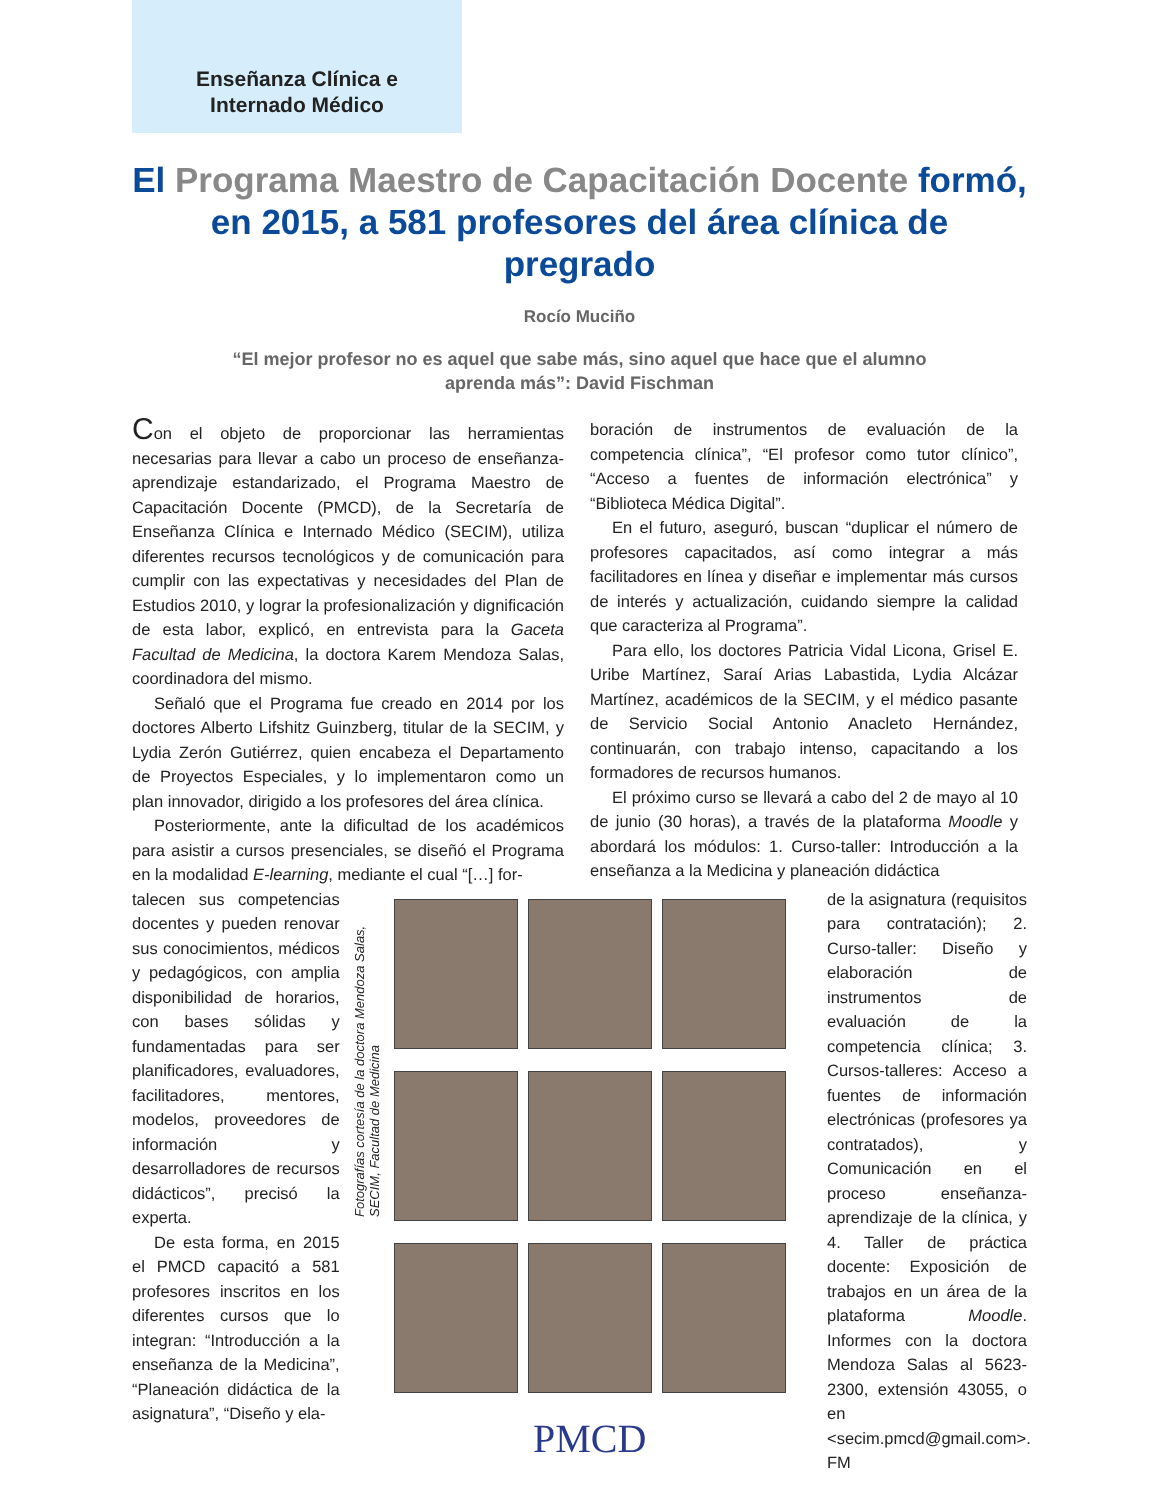Enseñanza Clínica e
Internado Médico
El Programa Maestro de Capacitación Docente formó, en 2015, a 581 profesores del área clínica de pregrado
Rocío Muciño
“El mejor profesor no es aquel que sabe más, sino aquel que hace que el alumno aprenda más”: David Fischman
Con el objeto de proporcionar las herramientas necesarias para llevar a cabo un proceso de enseñanza-aprendizaje estandarizado, el Programa Maestro de Capacitación Docente (PMCD), de la Secretaría de Enseñanza Clínica e Internado Médico (SECIM), utiliza diferentes recursos tecnológicos y de comunicación para cumplir con las expectativas y necesidades del Plan de Estudios 2010, y lograr la profesionalización y dignificación de esta labor, explicó, en entrevista para la Gaceta Facultad de Medicina, la doctora Karem Mendoza Salas, coordinadora del mismo.
Señaló que el Programa fue creado en 2014 por los doctores Alberto Lifshitz Guinzberg, titular de la SECIM, y Lydia Zerón Gutiérrez, quien encabeza el Departamento de Proyectos Especiales, y lo implementaron como un plan innovador, dirigido a los profesores del área clínica.
Posteriormente, ante la dificultad de los académicos para asistir a cursos presenciales, se diseñó el Programa en la modalidad E-learning, mediante el cual “[…] for-
boración de instrumentos de evaluación de la competencia clínica”, “El profesor como tutor clínico”, “Acceso a fuentes de información electrónica” y “Biblioteca Médica Digital”.
En el futuro, aseguró, buscan “duplicar el número de profesores capacitados, así como integrar a más facilitadores en línea y diseñar e implementar más cursos de interés y actualización, cuidando siempre la calidad que caracteriza al Programa”.
Para ello, los doctores Patricia Vidal Licona, Grisel E. Uribe Martínez, Saraí Arias Labastida, Lydia Alcázar Martínez, académicos de la SECIM, y el médico pasante de Servicio Social Antonio Anacleto Hernández, continuarán, con trabajo intenso, capacitando a los formadores de recursos humanos.
El próximo curso se llevará a cabo del 2 de mayo al 10 de junio (30 horas), a través de la plataforma Moodle y abordará los módulos: 1. Curso-taller: Introducción a la enseñanza a la Medicina y planeación didáctica
talecen sus competencias docentes y pueden renovar sus conocimientos, médicos y pedagógicos, con amplia disponibilidad de horarios, con bases sólidas y fundamentadas para ser planificadores, evaluadores, facilitadores, mentores, modelos, proveedores de información y desarrolladores de recursos didácticos”, precisó la experta.
De esta forma, en 2015 el PMCD capacitó a 581 profesores inscritos en los diferentes cursos que lo integran: “Introducción a la enseñanza de la Medicina”, “Planeación didáctica de la asignatura”, “Diseño y ela-
Fotografías cortesía de la doctora Mendoza Salas, SECIM, Facultad de Medicina
PMCD
de la asignatura (requisitos para contratación); 2. Curso-taller: Diseño y elaboración de instrumentos de evaluación de la competencia clínica; 3. Cursos-talleres: Acceso a fuentes de información electrónicas (profesores ya contratados), y Comunicación en el proceso enseñanza-aprendizaje de la clínica, y 4. Taller de práctica docente: Exposición de trabajos en un área de la plataforma Moodle. Informes con la doctora Mendoza Salas al 5623-2300, extensión 43055, o en <secim.pmcd@gmail.com>. FM